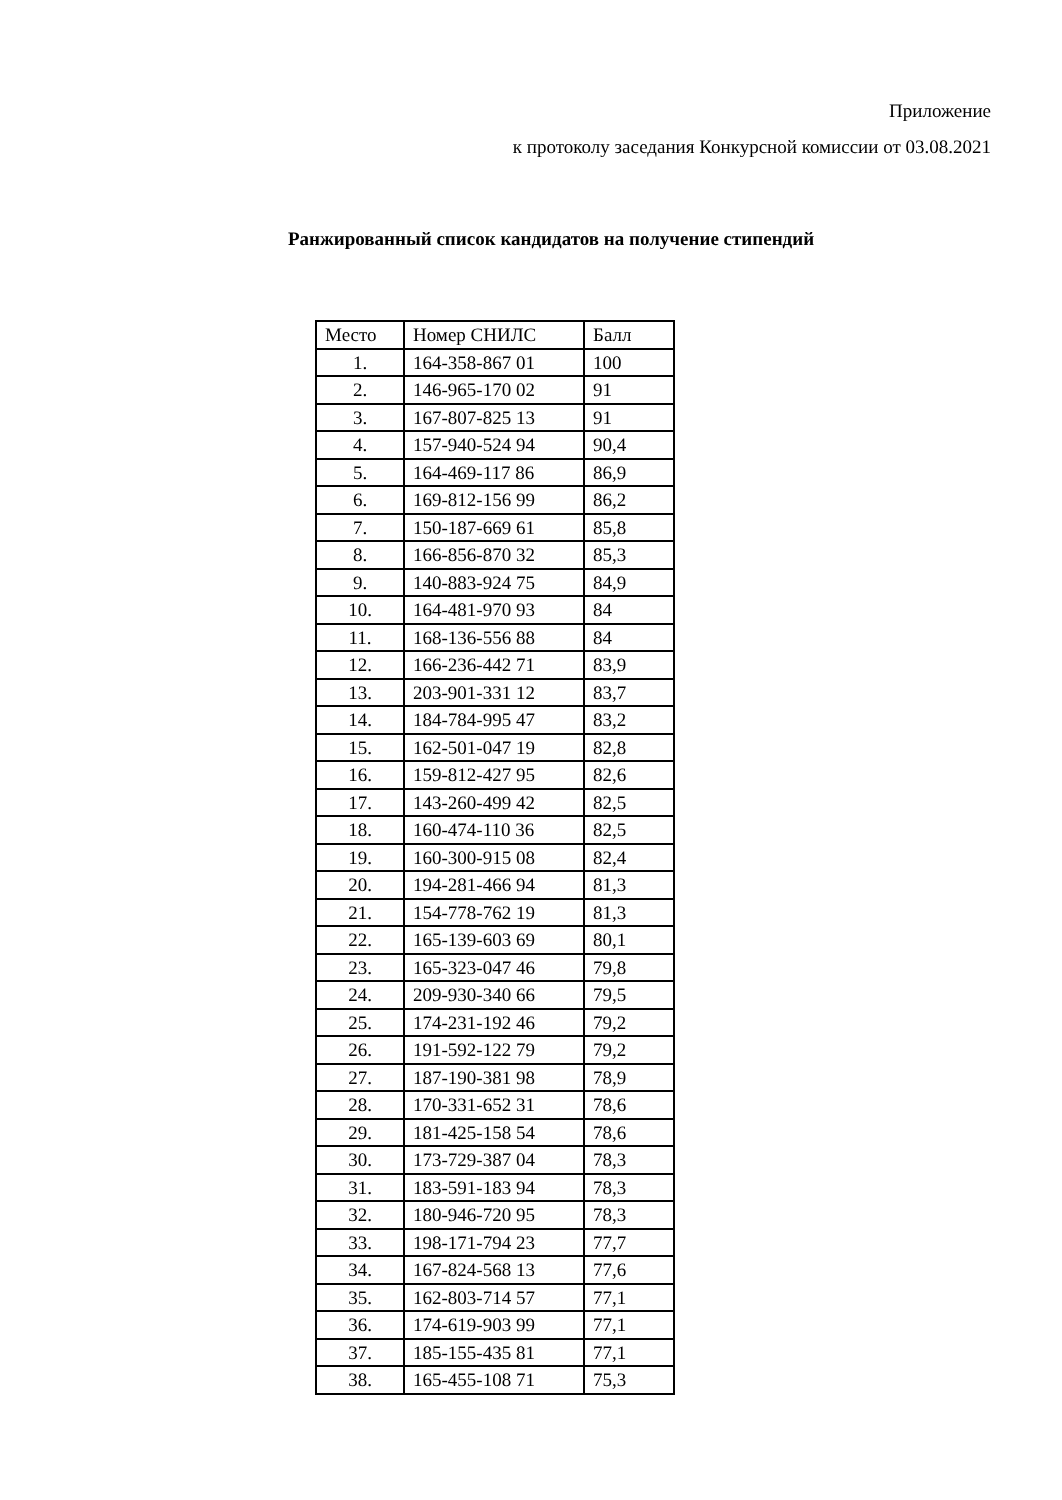Приложение
к протоколу заседания Конкурсной комиссии от 03.08.2021
Ранжированный список кандидатов на получение стипендий
| Место | Номер СНИЛС | Балл |
| --- | --- | --- |
| 1. | 164-358-867 01 | 100 |
| 2. | 146-965-170 02 | 91 |
| 3. | 167-807-825 13 | 91 |
| 4. | 157-940-524 94 | 90,4 |
| 5. | 164-469-117 86 | 86,9 |
| 6. | 169-812-156 99 | 86,2 |
| 7. | 150-187-669 61 | 85,8 |
| 8. | 166-856-870 32 | 85,3 |
| 9. | 140-883-924 75 | 84,9 |
| 10. | 164-481-970 93 | 84 |
| 11. | 168-136-556 88 | 84 |
| 12. | 166-236-442 71 | 83,9 |
| 13. | 203-901-331 12 | 83,7 |
| 14. | 184-784-995 47 | 83,2 |
| 15. | 162-501-047 19 | 82,8 |
| 16. | 159-812-427 95 | 82,6 |
| 17. | 143-260-499 42 | 82,5 |
| 18. | 160-474-110 36 | 82,5 |
| 19. | 160-300-915 08 | 82,4 |
| 20. | 194-281-466 94 | 81,3 |
| 21. | 154-778-762 19 | 81,3 |
| 22. | 165-139-603 69 | 80,1 |
| 23. | 165-323-047 46 | 79,8 |
| 24. | 209-930-340 66 | 79,5 |
| 25. | 174-231-192 46 | 79,2 |
| 26. | 191-592-122 79 | 79,2 |
| 27. | 187-190-381 98 | 78,9 |
| 28. | 170-331-652 31 | 78,6 |
| 29. | 181-425-158 54 | 78,6 |
| 30. | 173-729-387 04 | 78,3 |
| 31. | 183-591-183 94 | 78,3 |
| 32. | 180-946-720 95 | 78,3 |
| 33. | 198-171-794 23 | 77,7 |
| 34. | 167-824-568 13 | 77,6 |
| 35. | 162-803-714 57 | 77,1 |
| 36. | 174-619-903 99 | 77,1 |
| 37. | 185-155-435 81 | 77,1 |
| 38. | 165-455-108 71 | 75,3 |